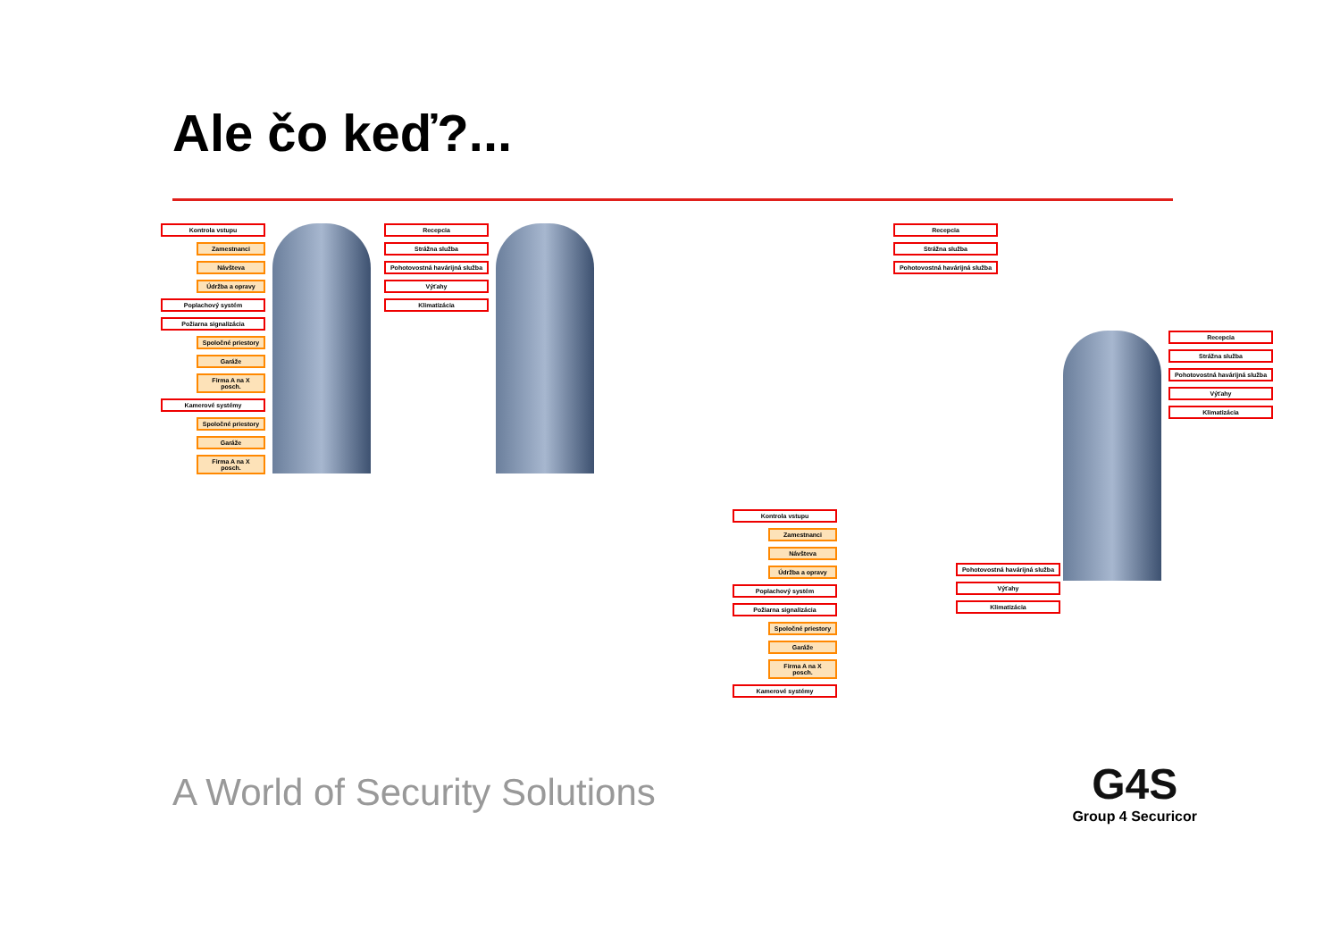Ale čo keď?...
Kontrola vstupu
Zamestnanci
Návšteva
Údržba a opravy
Poplachový systém
Požiarna signalizácia
Spoločné priestory
Garáže
Firma A na X posch.
Kamerové systémy
Spoločné priestory
Garáže
Firma A na X posch.
Recepcia
Strážna služba
Pohotovostná havárijná služba
Výťahy
Klimatizácia
Recepcia
Strážna služba
Pohotovostná havárijná služba
Recepcia
Strážna služba
Pohotovostná havárijná služba
Výťahy
Klimatizácia
Kontrola vstupu
Zamestnanci
Návšteva
Údržba a opravy
Poplachový systém
Požiarna signalizácia
Spoločné priestory
Garáže
Firma A na X posch.
Kamerové systémy
Pohotovostná havárijná služba
Výťahy
Klimatizácia
A World of Security Solutions
G4S
Group 4 Securicor